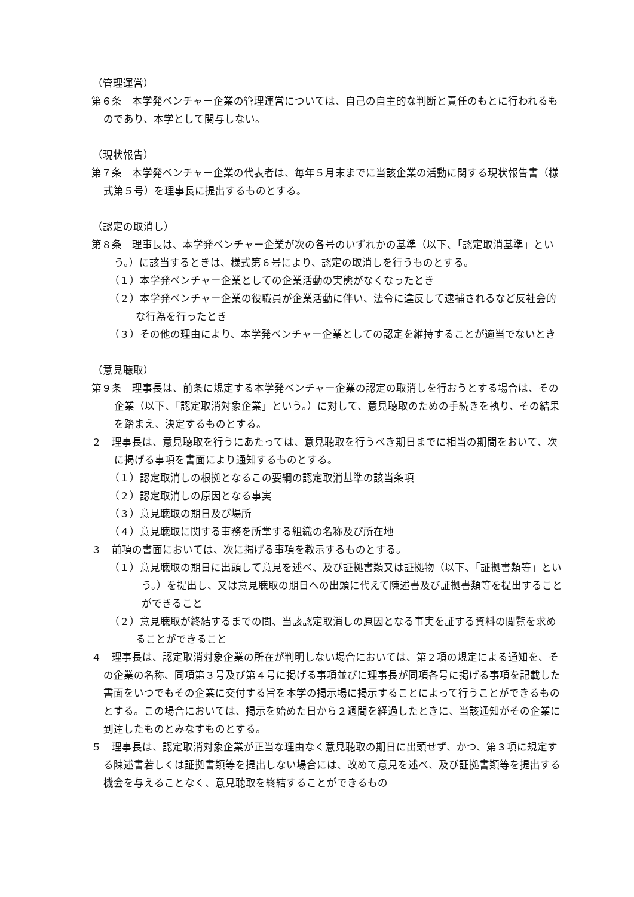（管理運営）
第６条　本学発ベンチャー企業の管理運営については、自己の自主的な判断と責任のもとに行われるものであり、本学として関与しない。
（現状報告）
第７条　本学発ベンチャー企業の代表者は、毎年５月末までに当該企業の活動に関する現状報告書（様式第５号）を理事長に提出するものとする。
（認定の取消し）
第８条　理事長は、本学発ベンチャー企業が次の各号のいずれかの基準（以下、「認定取消基準」という。）に該当するときは、様式第６号により、認定の取消しを行うものとする。
（１）本学発ベンチャー企業としての企業活動の実態がなくなったとき
（２）本学発ベンチャー企業の役職員が企業活動に伴い、法令に違反して逮捕されるなど反社会的な行為を行ったとき
（３）その他の理由により、本学発ベンチャー企業としての認定を維持することが適当でないとき
（意見聴取）
第９条　理事長は、前条に規定する本学発ベンチャー企業の認定の取消しを行おうとする場合は、その企業（以下、「認定取消対象企業」という。）に対して、意見聴取のための手続きを執り、その結果を踏まえ、決定するものとする。
２　理事長は、意見聴取を行うにあたっては、意見聴取を行うべき期日までに相当の期間をおいて、次に掲げる事項を書面により通知するものとする。
（１）認定取消しの根拠となるこの要綱の認定取消基準の該当条項
（２）認定取消しの原因となる事実
（３）意見聴取の期日及び場所
（４）意見聴取に関する事務を所掌する組織の名称及び所在地
３　前項の書面においては、次に掲げる事項を教示するものとする。
（１）意見聴取の期日に出頭して意見を述べ、及び証拠書類又は証拠物（以下、「証拠書類等」という。）を提出し、又は意見聴取の期日への出頭に代えて陳述書及び証拠書類等を提出することができること
（２）意見聴取が終結するまでの間、当該認定取消しの原因となる事実を証する資料の閲覧を求めることができること
４　理事長は、認定取消対象企業の所在が判明しない場合においては、第２項の規定による通知を、その企業の名称、同項第３号及び第４号に掲げる事項並びに理事長が同項各号に掲げる事項を記載した書面をいつでもその企業に交付する旨を本学の掲示場に掲示することによって行うことができるものとする。この場合においては、掲示を始めた日から２週間を経過したときに、当該通知がその企業に到達したものとみなすものとする。
５　理事長は、認定取消対象企業が正当な理由なく意見聴取の期日に出頭せず、かつ、第３項に規定する陳述書若しくは証拠書類等を提出しない場合には、改めて意見を述べ、及び証拠書類等を提出する機会を与えることなく、意見聴取を終結することができるもの